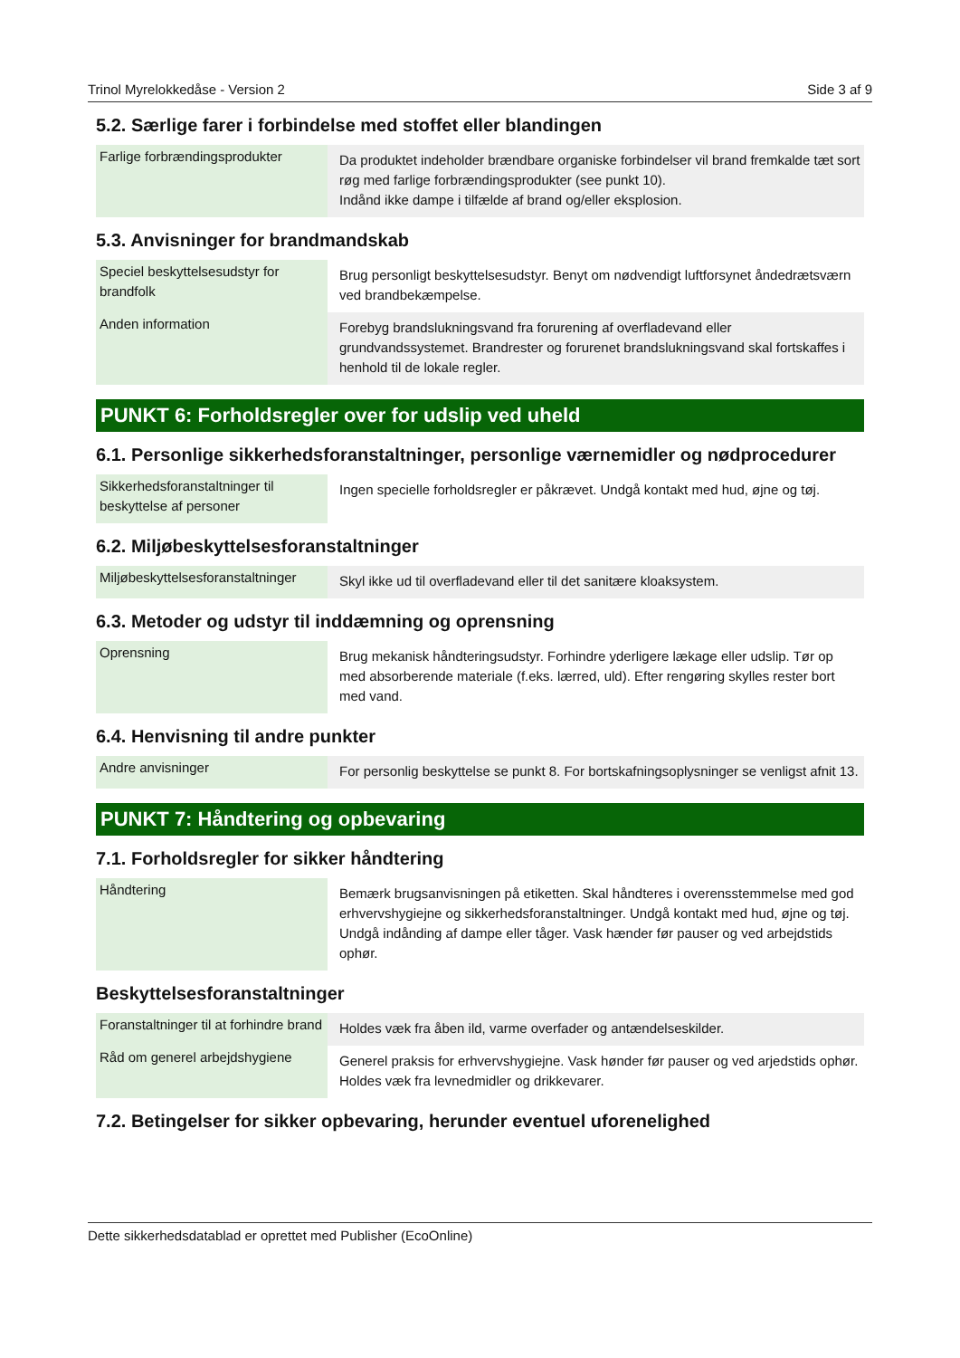Trinol Myrelokkedåse - Version 2 Side 3 af 9
5.2. Særlige farer i forbindelse med stoffet eller blandingen
| Farlige forbrændingsprodukter | Da produktet indeholder brændbare organiske forbindelser vil brand fremkalde tæt sort røg med farlige forbrændingsprodukter (see punkt 10). Indånd ikke dampe i tilfælde af brand og/eller eksplosion. |
5.3. Anvisninger for brandmandskab
| Speciel beskyttelsesudstyr for brandfolk | Brug personligt beskyttelsesudstyr. Benyt om nødvendigt luftforsynet åndedrætsværn ved brandbekæmpelse. |
| Anden information | Forebyg brandslukningsvand fra forurening af overfladevand eller grundvandssystemet. Brandrester og forurenet brandslukningsvand skal fortskaffes i henhold til de lokale regler. |
PUNKT 6: Forholdsregler over for udslip ved uheld
6.1. Personlige sikkerhedsforanstaltninger, personlige værnemidler og nødprocedurer
| Sikkerhedsforanstaltninger til beskyttelse af personer | Ingen specielle forholdsregler er påkrævet. Undgå kontakt med hud, øjne og tøj. |
6.2. Miljøbeskyttelsesforanstaltninger
| Miljøbeskyttelsesforanstaltninger | Skyl ikke ud til overfladevand eller til det sanitære kloaksystem. |
6.3. Metoder og udstyr til inddæmning og oprensning
| Oprensning | Brug mekanisk håndteringsudstyr. Forhindre yderligere lækage eller udslip. Tør op med absorberende materiale (f.eks. lærred, uld). Efter rengøring skylles rester bort med vand. |
6.4. Henvisning til andre punkter
| Andre anvisninger | For personlig beskyttelse se punkt 8. For bortskafningsoplysninger se venligst afnit 13. |
PUNKT 7: Håndtering og opbevaring
7.1. Forholdsregler for sikker håndtering
| Håndtering | Bemærk brugsanvisningen på etiketten. Skal håndteres i overensstemmelse med god erhvervshygiejne og sikkerhedsforanstaltninger. Undgå kontakt med hud, øjne og tøj. Undgå indånding af dampe eller tåger. Vask hænder før pauser og ved arbejdstids ophør. |
Beskyttelsesforanstaltninger
| Foranstaltninger til at forhindre brand | Holdes væk fra åben ild, varme overfader og antændelseskilder. |
| Råd om generel arbejdshygiene | Generel praksis for erhvervshygiejne. Vask hønder før pauser og ved arjedstids ophør. Holdes væk fra levnedmidler og drikkevarer. |
7.2. Betingelser for sikker opbevaring, herunder eventuel uforenelighed
Dette sikkerhedsdatablad er oprettet med Publisher (EcoOnline)